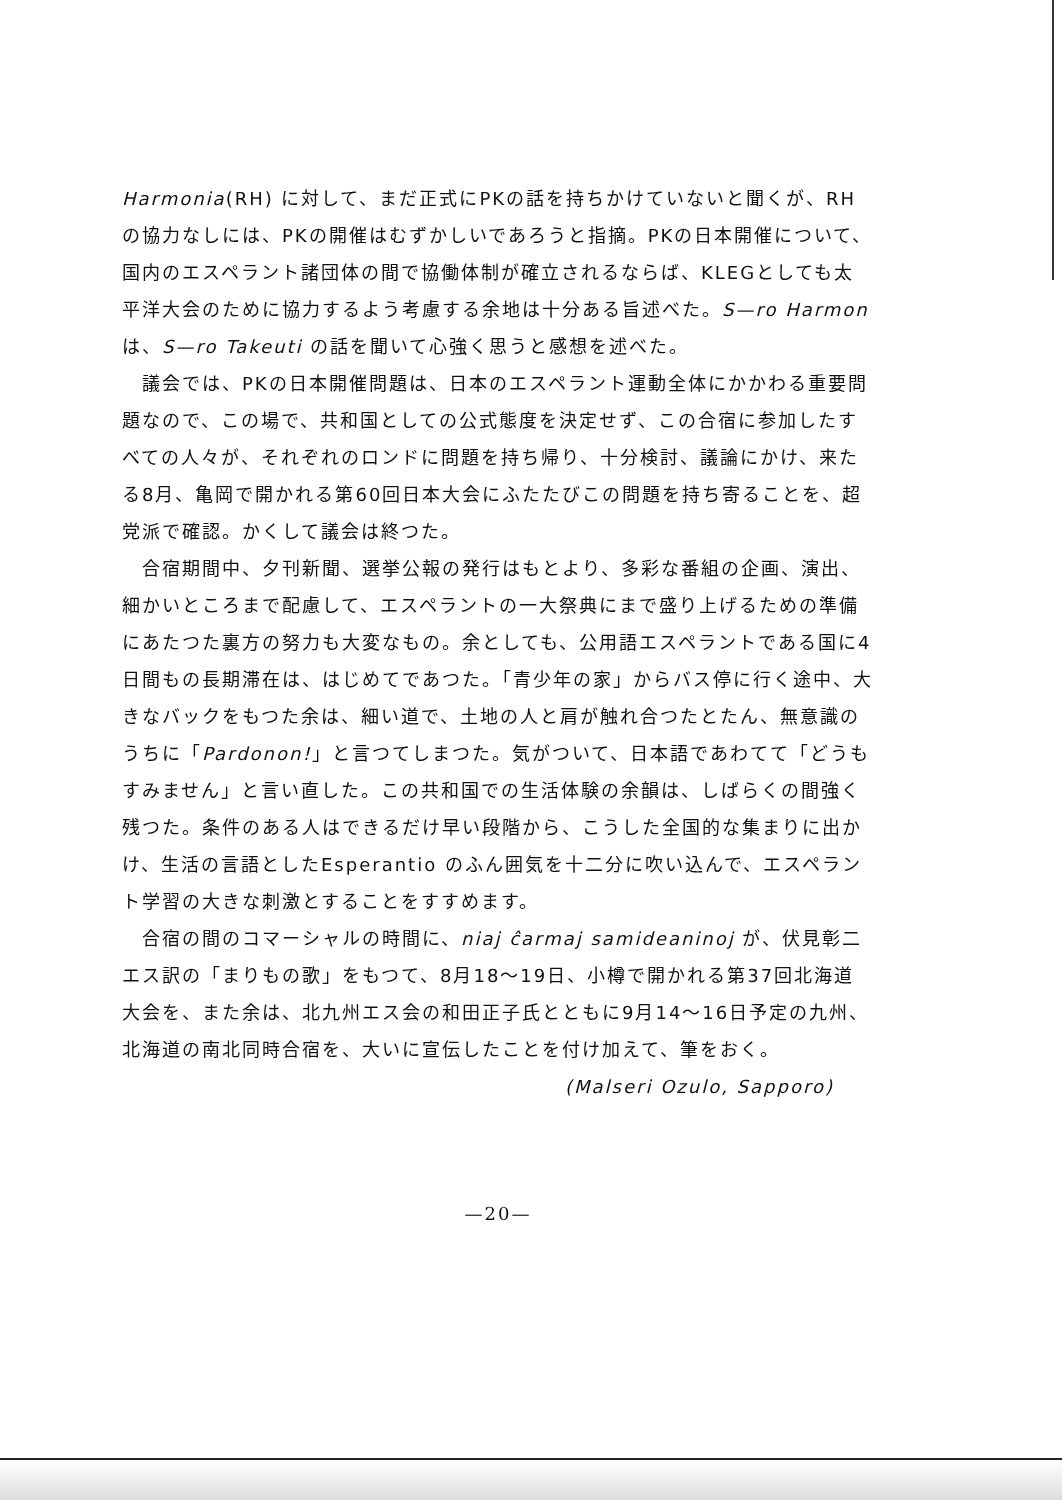Harmonia(RH) に対して、まだ正式にPKの話を持ちかけていないと聞くが、RHの協力なしには、PKの開催はむずかしいであろうと指摘。PKの日本開催について、国内のエスペラント諸団体の間で協働体制が確立されるならば、KLEGとしても太平洋大会のために協力するよう考慮する余地は十分ある旨述べた。S—ro Harmon は、S—ro Takeuti の話を聞いて心強く思うと感想を述べた。
議会では、PKの日本開催問題は、日本のエスペラント運動全体にかかわる重要問題なので、この場で、共和国としての公式態度を決定せず、この合宿に参加したすべての人々が、それぞれのロンドに問題を持ち帰り、十分検討、議論にかけ、来たる8月、亀岡で開かれる第60回日本大会にふたたびこの問題を持ち寄ることを、超党派で確認。かくして議会は終つた。
合宿期間中、夕刊新聞、選挙公報の発行はもとより、多彩な番組の企画、演出、細かいところまで配慮して、エスペラントの一大祭典にまで盛り上げるための準備にあたつた裏方の努力も大変なもの。余としても、公用語エスペラントである国に4日間もの長期滞在は、はじめてであつた。「青少年の家」からバス停に行く途中、大きなバックをもつた余は、細い道で、土地の人と肩が触れ合つたとたん、無意識のうちに「Pardonon!」と言つてしまつた。気がついて、日本語であわてて「どうもすみません」と言い直した。この共和国での生活体験の余韻は、しばらくの間強く残つた。条件のある人はできるだけ早い段階から、こうした全国的な集まりに出かけ、生活の言語としたEsperantio のふん囲気を十二分に吹い込んで、エスペラント学習の大きな刺激とすることをすすめます。
合宿の間のコマーシャルの時間に、niaj ĉarmaj samideaninoj が、伏見彰二エス訳の「まりもの歌」をもつて、8月18〜19日、小樽で開かれる第37回北海道大会を、また余は、北九州エス会の和田正子氏とともに9月14〜16日予定の九州、北海道の南北同時合宿を、大いに宣伝したことを付け加えて、筆をおく。
(Malseri Ozulo, Sapporo)
—20—